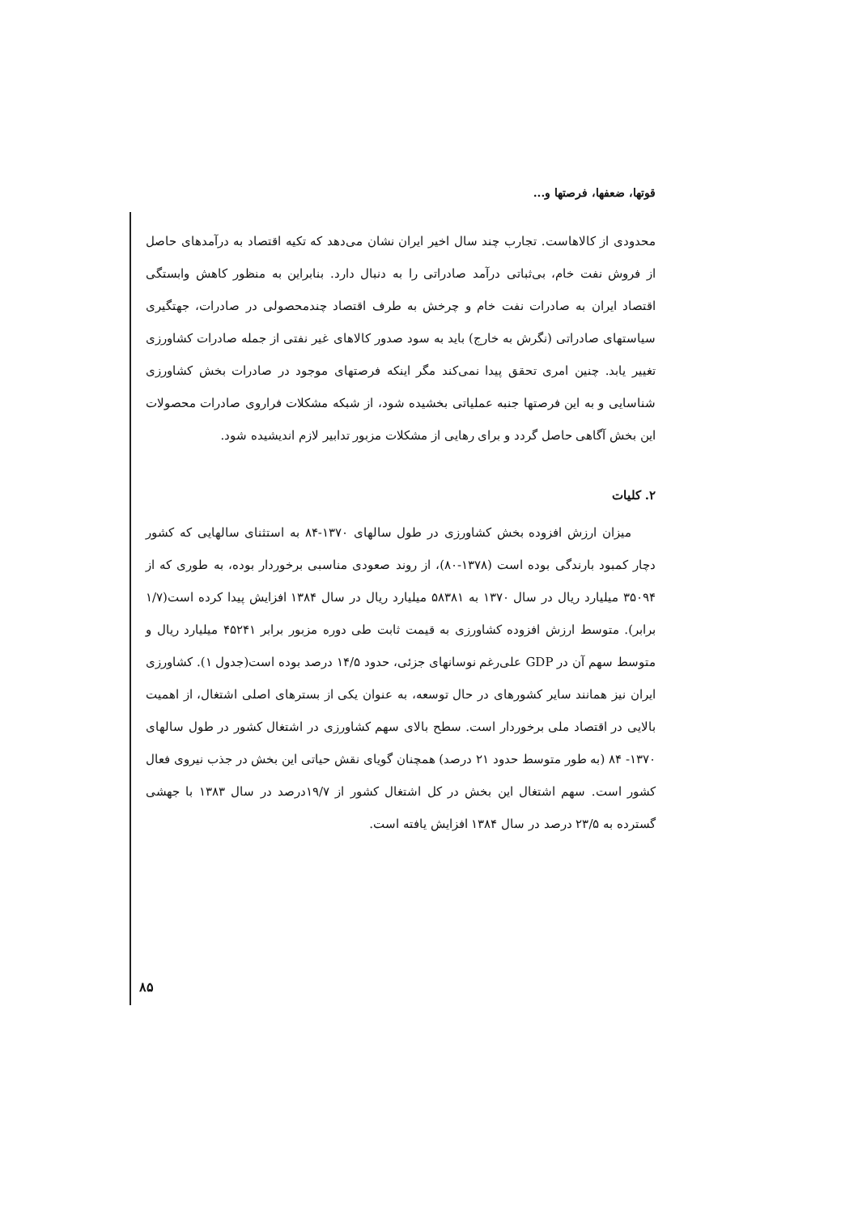قوتها، ضعفها، فرصتها و...
محدودی از کالاهاست. تجارب چند سال اخیر ایران نشان می‌دهد که تکیه اقتصاد به درآمدهای حاصل از فروش نفت خام، بی‌ثباتی درآمد صادراتی را به دنبال دارد. بنابراین به منظور کاهش وابستگی اقتصاد ایران به صادرات نفت خام و چرخش به طرف اقتصاد چندمحصولی در صادرات، جهتگیری سیاستهای صادراتی (نگرش به خارج) باید به سود صدور کالاهای غیر نفتی از جمله صادرات کشاورزی تغییر یابد. چنین امری تحقق پیدا نمی‌کند مگر اینکه فرصتهای موجود در صادرات بخش کشاورزی شناسایی و به این فرصتها جنبه عملیاتی بخشیده شود، از شبکه مشکلات فراروی صادرات محصولات این بخش آگاهی حاصل گردد و برای رهایی از مشکلات مزبور تدابیر لازم اندیشیده شود.
۲. کلیات
میزان ارزش افزوده بخش کشاورزی در طول سالهای ۱۳۷۰-۸۴ به استثنای سالهایی که کشور دچار کمبود بارندگی بوده است (۱۳۷۸-۸۰)، از روند صعودی مناسبی برخوردار بوده، به طوری که از ۳۵۰۹۴ میلیارد ریال در سال ۱۳۷۰ به ۵۸۳۸۱ میلیارد ریال در سال ۱۳۸۴ افزایش پیدا کرده است(۱/۷ برابر). متوسط ارزش افزوده کشاورزی به قیمت ثابت طی دوره مزبور برابر ۴۵۲۴۱ میلیارد ریال و متوسط سهم آن در GDP علی‌رغم نوسانهای جزئی، حدود ۱۴/۵ درصد بوده است(جدول ۱). کشاورزی ایران نیز همانند سایر کشورهای در حال توسعه، به عنوان یکی از بسترهای اصلی اشتغال، از اهمیت بالایی در اقتصاد ملی برخوردار است. سطح بالای سهم کشاورزی در اشتغال کشور در طول سالهای ۱۳۷۰- ۸۴ (به طور متوسط حدود ۲۱ درصد) همچنان گویای نقش حیاتی این بخش در جذب نیروی فعال کشور است. سهم اشتغال این بخش در کل اشتغال کشور از ۱۹/۷درصد در سال ۱۳۸۳ با جهشی گسترده به ۲۳/۵ درصد در سال ۱۳۸۴ افزایش یافته است.
۸۵